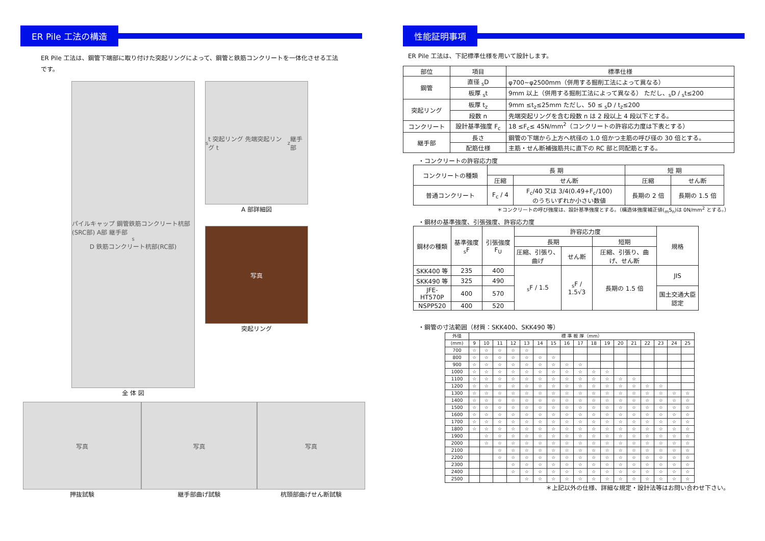ER Pile 工法の構造
ER Pile 工法は、鋼管下端部に取り付けた突起リングによって、鋼管と鉄筋コンクリートを一体化させる工法です。
パイルキャップ 鋼管鉄筋コンクリート杭部(SRC部) A部 継手部 <sub>s</sub>D 鉄筋コンクリート杭部(RC部)
全 体 図
<sub>s</sub>t 突起リング 先端突起リング t<sub>z</sub> 継手部
A 部詳細図
写真
突起リング
写真
押抜試験
写真
継手部曲げ試験
写真
杭頭部曲げせん断試験
性能証明事項
ER Pile 工法は、下記標準仕様を用いて設計します。
| 部位 | 項目 | 標準仕様 |
| --- | --- | --- |
| 鋼管 | 直径 <sub>s</sub>D | φ700~φ2500mm（併用する掘削工法によって異なる） |
| | 板厚 <sub>s</sub>t | 9mm 以上（併用する掘削工法によって異なる） ただし、<sub>s</sub>D / <sub>s</sub>t≤200 |
| 突起リング | 板厚 t<sub>z</sub> | 9mm ≤t<sub>z</sub>≤25mm ただし、50 ≤ <sub>s</sub>D / t<sub>z</sub>≤200 |
| | 段数 n | 先端突起リングを含む段数 n は 2 段以上 4 段以下とする。 |
| コンクリート | 設計基準強度 F<sub>c</sub> | 18 ≤F<sub>c</sub>≤ 45N/mm<sup>2</sup>（コンクリートの許容応力度は下表とする） |
| 継手部 | 長さ | 鋼管の下端から上方へ杭径の 1.0 倍かつ主筋の呼び径の 30 倍とする。 |
| | 配筋仕様 | 主筋・せん断補強筋共に直下の RC 部と同配筋とする。 |
・コンクリートの許容応力度
| コンクリートの種類 | 長 期 | | 短 期 | |
| --- | --- | --- | --- | --- |
| | 圧縮 | せん断 | 圧縮 | せん断 |
| 普通コンクリート | F<sub>c</sub> / 4 | F<sub>c</sub>/40 又は 3/4(0.49+F<sub>c</sub>/100) のうちいずれか小さい数値 | 長期の 2 倍 | 長期の 1.5 倍 |
＊コンクリートの呼び強度は、設計基準強度とする。（構造体強度補正値(<sub>m</sub>S<sub>n</sub>)は 0N/mm<sup>2</sup> とする。）
・鋼材の基準強度、引張強度、許容応力度
| 鋼材の種類 | 基準強度 <sub>s</sub>F | 引張強度 F<sub>U</sub> | 許容応力度 | | | 規格 |
| --- | --- | --- | --- | --- | --- | --- |
| | | | 長期 | | 短期 | |
| | | | 圧縮、引張り、曲げ | せん断 | 圧縮、引張り、曲げ、せん断 | |
| SKK400 等 | 235 | 400 | <sub>s</sub>F / 1.5 | <sub>s</sub>F / 1.5√3 | 長期の 1.5 倍 | JIS |
| SKK490 等 | 325 | 490 | | | | |
| JFE-HT570P | 400 | 570 | | | | 国土交通大臣認定 |
| NSPP520 | 400 | 520 | | | | |
・鋼管の寸法範囲（材質：SKK400、SKK490 等）
| 外径 | 標 準 板 厚（mm） | | | | | | | | | | | | | | | | |
| --- | --- | --- | --- | --- | --- | --- | --- | --- | --- | --- | --- | --- | --- | --- | --- | --- | --- |
| (mm) | 9 | 10 | 11 | 12 | 13 | 14 | 15 | 16 | 17 | 18 | 19 | 20 | 21 | 22 | 23 | 24 | 25 |
| 700 | ☆ | ☆ | ☆ | ☆ | ☆ | | | | | | | | | | | | |
| 800 | ☆ | ☆ | ☆ | ☆ | ☆ | ☆ | ☆ | | | | | | | | | | |
| 900 | ☆ | ☆ | ☆ | ☆ | ☆ | ☆ | ☆ | ☆ | ☆ | | | | | | | | |
| 1000 | ☆ | ☆ | ☆ | ☆ | ☆ | ☆ | ☆ | ☆ | ☆ | ☆ | ☆ | | | | | | |
| 1100 | ☆ | ☆ | ☆ | ☆ | ☆ | ☆ | ☆ | ☆ | ☆ | ☆ | ☆ | ☆ | ☆ | | | | |
| 1200 | ☆ | ☆ | ☆ | ☆ | ☆ | ☆ | ☆ | ☆ | ☆ | ☆ | ☆ | ☆ | ☆ | ☆ | ☆ | | |
| 1300 | ☆ | ☆ | ☆ | ☆ | ☆ | ☆ | ☆ | ☆ | ☆ | ☆ | ☆ | ☆ | ☆ | ☆ | ☆ | ☆ | ☆ |
| 1400 | ☆ | ☆ | ☆ | ☆ | ☆ | ☆ | ☆ | ☆ | ☆ | ☆ | ☆ | ☆ | ☆ | ☆ | ☆ | ☆ | ☆ |
| 1500 | ☆ | ☆ | ☆ | ☆ | ☆ | ☆ | ☆ | ☆ | ☆ | ☆ | ☆ | ☆ | ☆ | ☆ | ☆ | ☆ | ☆ |
| 1600 | ☆ | ☆ | ☆ | ☆ | ☆ | ☆ | ☆ | ☆ | ☆ | ☆ | ☆ | ☆ | ☆ | ☆ | ☆ | ☆ | ☆ |
| 1700 | ☆ | ☆ | ☆ | ☆ | ☆ | ☆ | ☆ | ☆ | ☆ | ☆ | ☆ | ☆ | ☆ | ☆ | ☆ | ☆ | ☆ |
| 1800 | ☆ | ☆ | ☆ | ☆ | ☆ | ☆ | ☆ | ☆ | ☆ | ☆ | ☆ | ☆ | ☆ | ☆ | ☆ | ☆ | ☆ |
| 1900 | | ☆ | ☆ | ☆ | ☆ | ☆ | ☆ | ☆ | ☆ | ☆ | ☆ | ☆ | ☆ | ☆ | ☆ | ☆ | ☆ |
| 2000 | | ☆ | ☆ | ☆ | ☆ | ☆ | ☆ | ☆ | ☆ | ☆ | ☆ | ☆ | ☆ | ☆ | ☆ | ☆ | ☆ |
| 2100 | | | ☆ | ☆ | ☆ | ☆ | ☆ | ☆ | ☆ | ☆ | ☆ | ☆ | ☆ | ☆ | ☆ | ☆ | ☆ |
| 2200 | | | ☆ | ☆ | ☆ | ☆ | ☆ | ☆ | ☆ | ☆ | ☆ | ☆ | ☆ | ☆ | ☆ | ☆ | ☆ |
| 2300 | | | | ☆ | ☆ | ☆ | ☆ | ☆ | ☆ | ☆ | ☆ | ☆ | ☆ | ☆ | ☆ | ☆ | ☆ |
| 2400 | | | | ☆ | ☆ | ☆ | ☆ | ☆ | ☆ | ☆ | ☆ | ☆ | ☆ | ☆ | ☆ | ☆ | ☆ |
| 2500 | | | | | ☆ | ☆ | ☆ | ☆ | ☆ | ☆ | ☆ | ☆ | ☆ | ☆ | ☆ | ☆ | ☆ |
＊上記以外の仕様、詳細な規定・設計法等はお問い合わせ下さい。